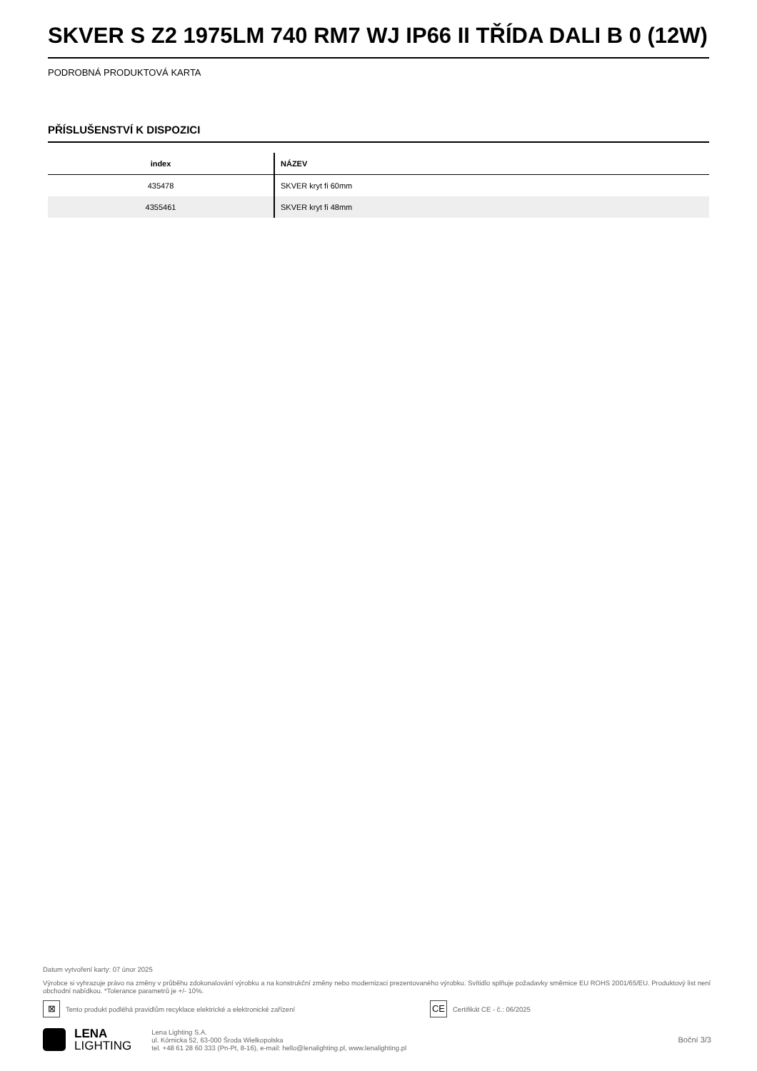SKVER S Z2 1975LM 740 RM7 WJ IP66 II TŘÍDA DALI B 0 (12W)
PODROBNÁ PRODUKTOVÁ KARTA
PŘÍSLUŠENSTVÍ K DISPOZICI
| index | NÁZEV |
| --- | --- |
| 435478 | SKVER kryt fi 60mm |
| 4355461 | SKVER kryt fi 48mm |
Datum vytvoření karty: 07 únor 2025
Výrobce si vyhrazuje právo na změny v průběhu zdokonalování výrobku a na konstrukční změny nebo modernizaci prezentovaného výrobku. Svítidlo splňuje požadavky směrnice EU ROHS 2001/65/EU. Produktový list není obchodní nabídkou. *Tolerance parametrů je +/- 10%.
⊠ Tento produkt podléhá pravidlům recyklace elektrické a elektronické zařízení CE Certifikát CE - č.: 06/2025
LENA
LIGHTING
Lena Lighting S.A.
ul. Kórnicka 52, 63-000 Środa Wielkopolska
tel. +48 61 28 60 333 (Pn-Pt, 8-16), e-mail: hello@lenalighting.pl, www.lenalighting.pl
Boční 3/3